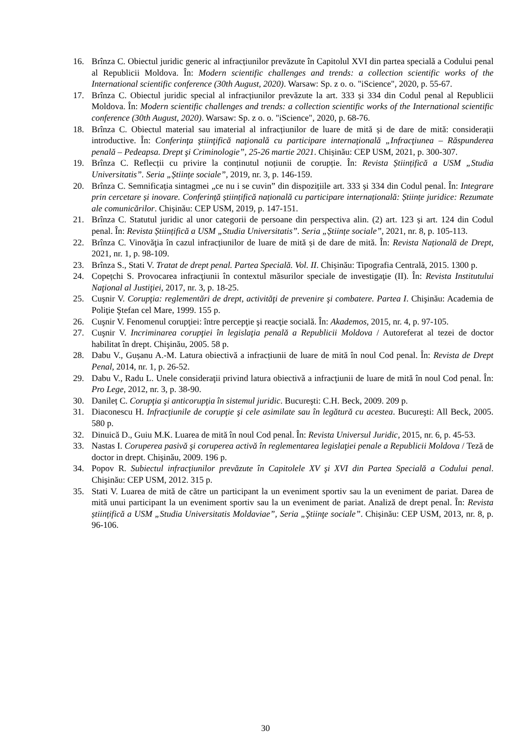16. Brînza C. Obiectul juridic generic al infracțiunilor prevăzute în Capitolul XVI din partea specială a Codului penal al Republicii Moldova. În: Modern scientific challenges and trends: a collection scientific works of the International scientific conference (30th August, 2020). Warsaw: Sp. z o. o. "iScience", 2020, p. 55-67.
17. Brînza C. Obiectul juridic special al infracțiunilor prevăzute la art. 333 și 334 din Codul penal al Republicii Moldova. În: Modern scientific challenges and trends: a collection scientific works of the International scientific conference (30th August, 2020). Warsaw: Sp. z o. o. "iScience", 2020, p. 68-76.
18. Brînza C. Obiectul material sau imaterial al infracțiunilor de luare de mită și de dare de mită: considerații introductive. În: Conferinţa ştiinţifică naţională cu participare internaţională „Infracţiunea – Răspunderea penală – Pedeapsa. Drept şi Criminologie”, 25-26 martie 2021. Chișinău: CEP USM, 2021, p. 300-307.
19. Brînza C. Reflecții cu privire la conținutul noțiunii de corupție. În: Revista Științifică a USM „Studia Universitatis”. Seria „Științe sociale”, 2019, nr. 3, p. 146-159.
20. Brînza C. Semnificația sintagmei „ce nu i se cuvin” din dispozițiile art. 333 și 334 din Codul penal. În: Integrare prin cercetare și inovare. Conferință științifică națională cu participare internațională: Științe juridice: Rezumate ale comunicărilor. Chișinău: CEP USM, 2019, p. 147-151.
21. Brînza C. Statutul juridic al unor categorii de persoane din perspectiva alin. (2) art. 123 și art. 124 din Codul penal. În: Revista Științifică a USM „Studia Universitatis”. Seria „Științe sociale”, 2021, nr. 8, p. 105-113.
22. Brînza C. Vinovăţia în cazul infracțiunilor de luare de mită și de dare de mită. În: Revista Națională de Drept, 2021, nr. 1, p. 98-109.
23. Brînza S., Stati V. Tratat de drept penal. Partea Specială. Vol. II. Chișinău: Tipografia Centrală, 2015. 1300 p.
24. Copețchi S. Provocarea infracţiunii în contextul măsurilor speciale de investigaţie (II). În: Revista Institutului Naţional al Justiţiei, 2017, nr. 3, p. 18-25.
25. Cuşnir V. Corupţia: reglementări de drept, activităţi de prevenire şi combatere. Partea I. Chişinău: Academia de Poliţie Ştefan cel Mare, 1999. 155 p.
26. Cuşnir V. Fenomenul corupţiei: între percepţie şi reacţie socială. În: Akademos, 2015, nr. 4, p. 97-105.
27. Cuşnir V. Incriminarea corupţiei în legislaţia penală a Republicii Moldova / Autoreferat al tezei de doctor habilitat în drept. Chişinău, 2005. 58 p.
28. Dabu V., Gușanu A.-M. Latura obiectivă a infracțiunii de luare de mită în noul Cod penal. În: Revista de Drept Penal, 2014, nr. 1, p. 26-52.
29. Dabu V., Radu L. Unele consideraţii privind latura obiectivă a infracţiunii de luare de mită în noul Cod penal. În: Pro Lege, 2012, nr. 3, p. 38-90.
30. Danileț C. Corupţia şi anticorupţia în sistemul juridic. Bucureşti: C.H. Beck, 2009. 209 p.
31. Diaconescu H. Infracţiunile de corupţie şi cele asimilate sau în legătură cu acestea. Bucureşti: All Beck, 2005. 580 p.
32. Dinuică D., Guiu M.K. Luarea de mită în noul Cod penal. În: Revista Universul Juridic, 2015, nr. 6, p. 45-53.
33. Nastas I. Coruperea pasivă şi coruperea activă în reglementarea legislaţiei penale a Republicii Moldova / Teză de doctor in drept. Chişinău, 2009. 196 p.
34. Popov R. Subiectul infracţiunilor prevăzute în Capitolele XV şi XVI din Partea Specială a Codului penal. Chişinău: CEP USM, 2012. 315 p.
35. Stati V. Luarea de mită de către un participant la un eveniment sportiv sau la un eveniment de pariat. Darea de mită unui participant la un eveniment sportiv sau la un eveniment de pariat. Analiză de drept penal. În: Revista științifică a USM „Studia Universitatis Moldaviae”, Seria „Ştiinţe sociale”. Chișinău: CEP USM, 2013, nr. 8, p. 96-106.
30